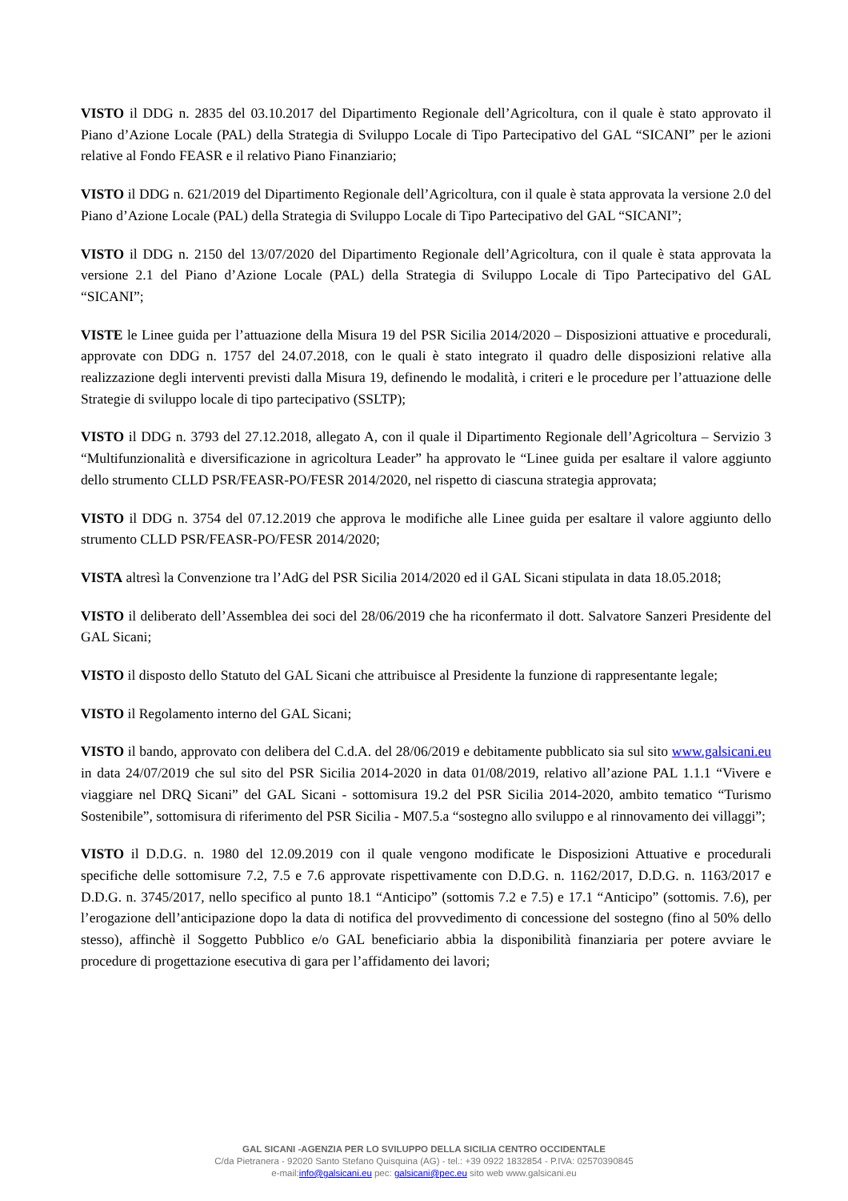VISTO il DDG n. 2835 del 03.10.2017 del Dipartimento Regionale dell’Agricoltura, con il quale è stato approvato il Piano d’Azione Locale (PAL) della Strategia di Sviluppo Locale di Tipo Partecipativo del GAL “SICANI” per le azioni relative al Fondo FEASR e il relativo Piano Finanziario;
VISTO il DDG n. 621/2019 del Dipartimento Regionale dell’Agricoltura, con il quale è stata approvata la versione 2.0 del Piano d’Azione Locale (PAL) della Strategia di Sviluppo Locale di Tipo Partecipativo del GAL “SICANI”;
VISTO il DDG n. 2150 del 13/07/2020 del Dipartimento Regionale dell’Agricoltura, con il quale è stata approvata la versione 2.1 del Piano d’Azione Locale (PAL) della Strategia di Sviluppo Locale di Tipo Partecipativo del GAL “SICANI”;
VISTE le Linee guida per l’attuazione della Misura 19 del PSR Sicilia 2014/2020 – Disposizioni attuative e procedurali, approvate con DDG n. 1757 del 24.07.2018, con le quali è stato integrato il quadro delle disposizioni relative alla realizzazione degli interventi previsti dalla Misura 19, definendo le modalità, i criteri e le procedure per l’attuazione delle Strategie di sviluppo locale di tipo partecipativo (SSLTP);
VISTO il DDG n. 3793 del 27.12.2018, allegato A, con il quale il Dipartimento Regionale dell’Agricoltura – Servizio 3 “Multifunzionalità e diversificazione in agricoltura Leader” ha approvato le “Linee guida per esaltare il valore aggiunto dello strumento CLLD PSR/FEASR-PO/FESR 2014/2020, nel rispetto di ciascuna strategia approvata;
VISTO il DDG n. 3754 del 07.12.2019 che approva le modifiche alle Linee guida per esaltare il valore aggiunto dello strumento CLLD PSR/FEASR-PO/FESR 2014/2020;
VISTA altresì la Convenzione tra l’AdG del PSR Sicilia 2014/2020 ed il GAL Sicani stipulata in data 18.05.2018;
VISTO il deliberato dell’Assemblea dei soci del 28/06/2019 che ha riconfermato il dott. Salvatore Sanzeri Presidente del GAL Sicani;
VISTO il disposto dello Statuto del GAL Sicani che attribuisce al Presidente la funzione di rappresentante legale;
VISTO il Regolamento interno del GAL Sicani;
VISTO il bando, approvato con delibera del C.d.A. del 28/06/2019 e debitamente pubblicato sia sul sito www.galsicani.eu in data 24/07/2019 che sul sito del PSR Sicilia 2014-2020 in data 01/08/2019, relativo all’azione PAL 1.1.1 “Vivere e viaggiare nel DRQ Sicani” del GAL Sicani - sottomisura 19.2 del PSR Sicilia 2014-2020, ambito tematico “Turismo Sostenibile”, sottomisura di riferimento del PSR Sicilia - M07.5.a “sostegno allo sviluppo e al rinnovamento dei villaggi”;
VISTO il D.D.G. n. 1980 del 12.09.2019 con il quale vengono modificate le Disposizioni Attuative e procedurali specifiche delle sottomisure 7.2, 7.5 e 7.6 approvate rispettivamente con D.D.G. n. 1162/2017, D.D.G. n. 1163/2017 e D.D.G. n. 3745/2017, nello specifico al punto 18.1 “Anticipo” (sottomis 7.2 e 7.5) e 17.1 “Anticipo” (sottomis. 7.6), per l’erogazione dell’anticipazione dopo la data di notifica del provvedimento di concessione del sostegno (fino al 50% dello stesso), affinchè il Soggetto Pubblico e/o GAL beneficiario abbia la disponibilità finanziaria per potere avviare le procedure di progettazione esecutiva di gara per l’affidamento dei lavori;
GAL SICANI -AGENZIA PER LO SVILUPPO DELLA SICILIA CENTRO OCCIDENTALE
C/da Pietranera - 92020 Santo Stefano Quisquina (AG) - tel.: +39 0922 1832854 - P.IVA: 02570390845
e-mail:info@galsicani.eu pec: galsicani@pec.eu sito web www.galsicani.eu